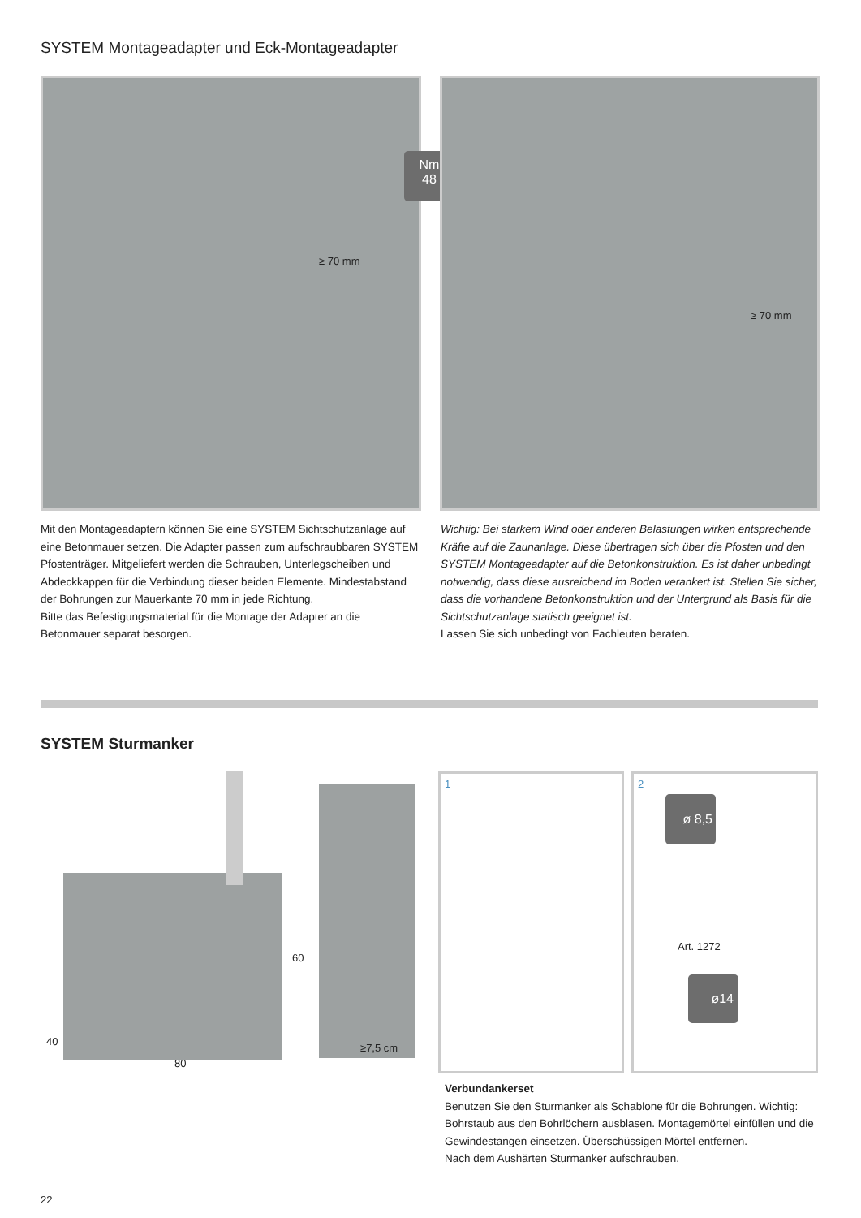SYSTEM Montageadapter und Eck-Montageadapter
≥ 70 mm
Nm
48
≥ 70 mm
Mit den Montageadaptern können Sie eine SYSTEM Sichtschutzanlage auf eine Betonmauer setzen. Die Adapter passen zum aufschraubbaren SYSTEM Pfostenträger. Mitgeliefert werden die Schrauben, Unterlegscheiben und Abdeckkappen für die Verbindung dieser beiden Elemente. Mindestabstand der Bohrungen zur Mauerkante 70 mm in jede Richtung.
Bitte das Befestigungsmaterial für die Montage der Adapter an die Betonmauer separat besorgen.
Wichtig: Bei starkem Wind oder anderen Belastungen wirken entsprechende Kräfte auf die Zaunanlage. Diese übertragen sich über die Pfosten und den SYSTEM Montageadapter auf die Betonkonstruktion. Es ist daher unbedingt notwendig, dass diese ausreichend im Boden verankert ist. Stellen Sie sicher, dass die vorhandene Betonkonstruktion und der Untergrund als Basis für die Sichtschutzanlage statisch geeignet ist.
Lassen Sie sich unbedingt von Fachleuten beraten.
SYSTEM Sturmanker
60
40
80
≥7,5 cm
1 2
Art. 1272
ø 8,5
ø14
Verbundankerset
Benutzen Sie den Sturmanker als Schablone für die Bohrungen. Wichtig: Bohrstaub aus den Bohrlöchern ausblasen. Montagemörtel einfüllen und die Gewindestangen einsetzen. Überschüssigen Mörtel entfernen.
Nach dem Aushärten Sturmanker aufschrauben.
22